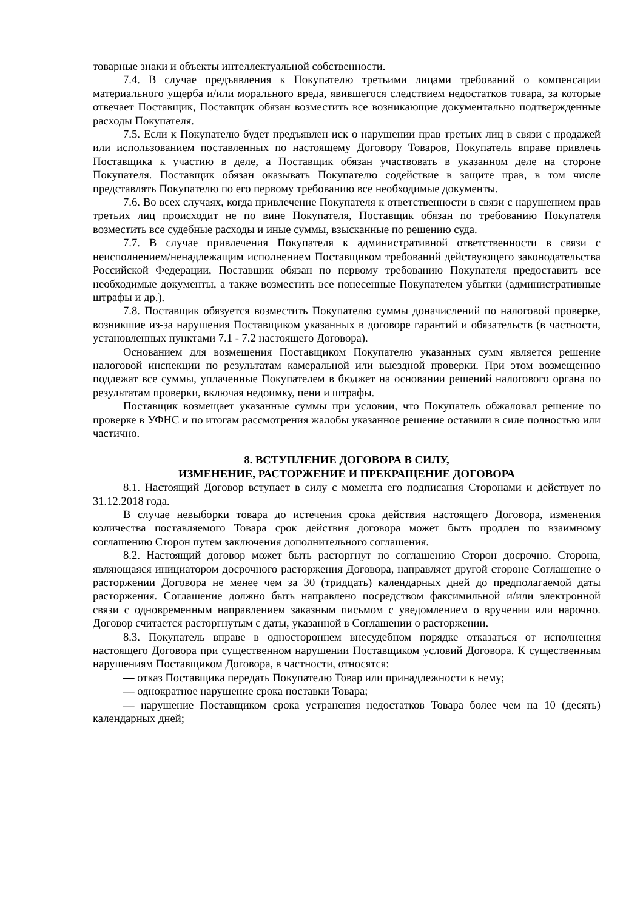товарные знаки и объекты интеллектуальной собственности.
7.4. В случае предъявления к Покупателю третьими лицами требований о компенсации материального ущерба и/или морального вреда, явившегося следствием недостатков товара, за которые отвечает Поставщик, Поставщик обязан возместить все возникающие документально подтвержденные расходы Покупателя.
7.5. Если к Покупателю будет предъявлен иск о нарушении прав третьих лиц в связи с продажей или использованием поставленных по настоящему Договору Товаров, Покупатель вправе привлечь Поставщика к участию в деле, а Поставщик обязан участвовать в указанном деле на стороне Покупателя. Поставщик обязан оказывать Покупателю содействие в защите прав, в том числе представлять Покупателю по его первому требованию все необходимые документы.
7.6. Во всех случаях, когда привлечение Покупателя к ответственности в связи с нарушением прав третьих лиц происходит не по вине Покупателя, Поставщик обязан по требованию Покупателя возместить все судебные расходы и иные суммы, взысканные по решению суда.
7.7. В случае привлечения Покупателя к административной ответственности в связи с неисполнением/ненадлежащим исполнением Поставщиком требований действующего законодательства Российской Федерации, Поставщик обязан по первому требованию Покупателя предоставить все необходимые документы, а также возместить все понесенные Покупателем убытки (административные штрафы и др.).
7.8. Поставщик обязуется возместить Покупателю суммы доначислений по налоговой проверке, возникшие из-за нарушения Поставщиком указанных в договоре гарантий и обязательств (в частности, установленных пунктами 7.1 - 7.2 настоящего Договора).
Основанием для возмещения Поставщиком Покупателю указанных сумм является решение налоговой инспекции по результатам камеральной или выездной проверки. При этом возмещению подлежат все суммы, уплаченные Покупателем в бюджет на основании решений налогового органа по результатам проверки, включая недоимку, пени и штрафы.
Поставщик возмещает указанные суммы при условии, что Покупатель обжаловал решение по проверке в УФНС и по итогам рассмотрения жалобы указанное решение оставили в силе полностью или частично.
8. ВСТУПЛЕНИЕ ДОГОВОРА В СИЛУ,
ИЗМЕНЕНИЕ, РАСТОРЖЕНИЕ И ПРЕКРАЩЕНИЕ ДОГОВОРА
8.1. Настоящий Договор вступает в силу с момента его подписания Сторонами и действует по 31.12.2018 года.
В случае невыборки товара до истечения срока действия настоящего Договора, изменения количества поставляемого Товара срок действия договора может быть продлен по взаимному соглашению Сторон путем заключения дополнительного соглашения.
8.2. Настоящий договор может быть расторгнут по соглашению Сторон досрочно. Сторона, являющаяся инициатором досрочного расторжения Договора, направляет другой стороне Соглашение о расторжении Договора не менее чем за 30 (тридцать) календарных дней до предполагаемой даты расторжения. Соглашение должно быть направлено посредством факсимильной и/или электронной связи с одновременным направлением заказным письмом с уведомлением о вручении или нарочно. Договор считается расторгнутым с даты, указанной в Соглашении о расторжении.
8.3. Покупатель вправе в одностороннем внесудебном порядке отказаться от исполнения настоящего Договора при существенном нарушении Поставщиком условий Договора. К существенным нарушениям Поставщиком Договора, в частности, относятся:
— отказ Поставщика передать Покупателю Товар или принадлежности к нему;
— однократное нарушение срока поставки Товара;
— нарушение Поставщиком срока устранения недостатков Товара более чем на 10 (десять) календарных дней;